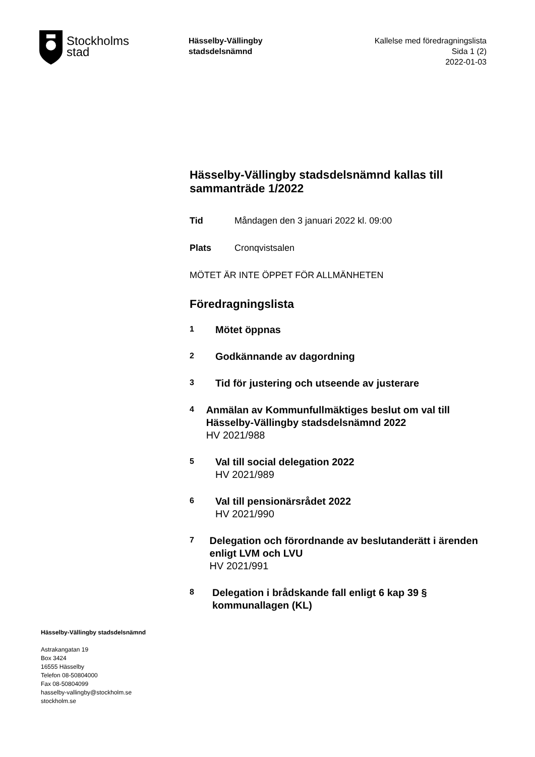Stockholms
stad
Hässelby-Vällingby
stadsdelsnämnd
Kallelse med föredragningslista
Sida 1 (2)
2022-01-03
Hässelby-Vällingby stadsdelsnämnd kallas till sammanträde 1/2022
Tid Måndagen den 3 januari 2022 kl. 09:00
Plats Cronqvistsalen
MÖTET ÄR INTE ÖPPET FÖR ALLMÄNHETEN
Föredragningslista
1
Mötet öppnas
2
Godkännande av dagordning
3
Tid för justering och utseende av justerare
4
Anmälan av Kommunfullmäktiges beslut om val till Hässelby-Vällingby stadsdelsnämnd 2022
HV 2021/988
5
Val till social delegation 2022
HV 2021/989
6
Val till pensionärsrådet 2022
HV 2021/990
7
Delegation och förordnande av beslutanderätt i ärenden enligt LVM och LVU
HV 2021/991
8
Delegation i brådskande fall enligt 6 kap 39 § kommunallagen (KL)
Hässelby-Vällingby stadsdelsnämnd
Astrakangatan 19
Box 3424
16555 Hässelby
Telefon 08-50804000
Fax 08-50804099
hasselby-vallingby@stockholm.se
stockholm.se